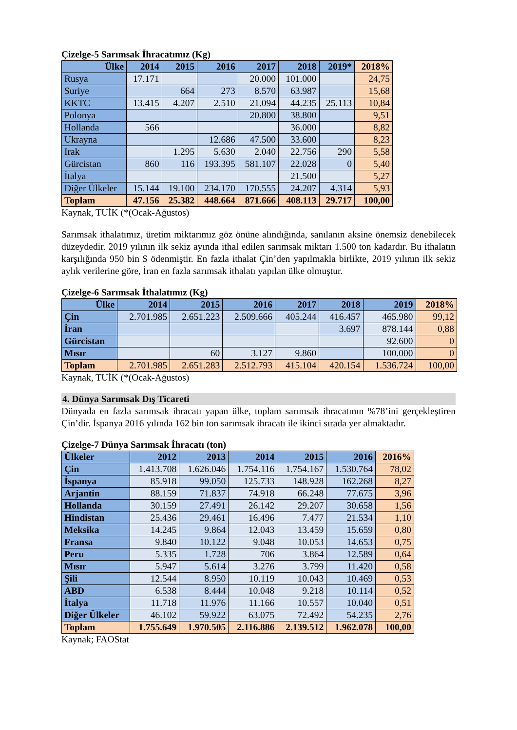Çizelge-5 Sarımsak İhracatımız (Kg)
| Ülke | 2014 | 2015 | 2016 | 2017 | 2018 | 2019* | 2018% |
| --- | --- | --- | --- | --- | --- | --- | --- |
| Rusya | 17.171 | | | 20.000 | 101.000 | | 24,75 |
| Suriye | | 664 | 273 | 8.570 | 63.987 | | 15,68 |
| KKTC | 13.415 | 4.207 | 2.510 | 21.094 | 44.235 | 25.113 | 10,84 |
| Polonya | | | | 20.800 | 38.800 | | 9,51 |
| Hollanda | 566 | | | | 36.000 | | 8,82 |
| Ukrayna | | | 12.686 | 47.500 | 33.600 | | 8,23 |
| Irak | | 1.295 | 5.630 | 2.040 | 22.756 | 290 | 5,58 |
| Gürcistan | 860 | 116 | 193.395 | 581.107 | 22.028 | 0 | 5,40 |
| İtalya | | | | | 21.500 | | 5,27 |
| Diğer Ülkeler | 15.144 | 19.100 | 234.170 | 170.555 | 24.207 | 4.314 | 5,93 |
| Toplam | 47.156 | 25.382 | 448.664 | 871.666 | 408.113 | 29.717 | 100,00 |
Kaynak, TUİK (*(Ocak-Ağustos)
Sarımsak ithalatımız, üretim miktarımız göz önüne alındığında, sanılanın aksine önemsiz denebilecek düzeydedir. 2019 yılının ilk sekiz ayında ithal edilen sarımsak miktarı 1.500 ton kadardır. Bu ithalatın karşılığında 950 bin $ ödenmiştir. En fazla ithalat Çin’den yapılmakla birlikte, 2019 yılının ilk sekiz aylık verilerine göre, İran en fazla sarımsak ithalatı yapılan ülke olmuştur.
Çizelge-6 Sarımsak İthalatımız (Kg)
| Ülke | 2014 | 2015 | 2016 | 2017 | 2018 | 2019 | 2018% |
| --- | --- | --- | --- | --- | --- | --- | --- |
| Çin | 2.701.985 | 2.651.223 | 2.509.666 | 405.244 | 416.457 | 465.980 | 99,12 |
| İran | | | | | 3.697 | 878.144 | 0,88 |
| Gürcistan | | | | | | 92.600 | 0 |
| Mısır | | 60 | 3.127 | 9.860 | | 100.000 | 0 |
| Toplam | 2.701.985 | 2.651.283 | 2.512.793 | 415.104 | 420.154 | 1.536.724 | 100,00 |
Kaynak, TUİK (*(Ocak-Ağustos)
4. Dünya Sarımsak Dış Ticareti
Dünyada en fazla sarımsak ihracatı yapan ülke, toplam sarımsak ihracatının %78’ini gerçekleştiren Çin’dir. İspanya 2016 yılında 162 bin ton sarımsak ihracatı ile ikinci sırada yer almaktadır.
Çizelge-7 Dünya Sarımsak İhracatı (ton)
| Ülkeler | 2012 | 2013 | 2014 | 2015 | 2016 | 2016% |
| --- | --- | --- | --- | --- | --- | --- |
| Çin | 1.413.708 | 1.626.046 | 1.754.116 | 1.754.167 | 1.530.764 | 78,02 |
| İspanya | 85.918 | 99.050 | 125.733 | 148.928 | 162.268 | 8,27 |
| Arjantin | 88.159 | 71.837 | 74.918 | 66.248 | 77.675 | 3,96 |
| Hollanda | 30.159 | 27.491 | 26.142 | 29.207 | 30.658 | 1,56 |
| Hindistan | 25.436 | 29.461 | 16.496 | 7.477 | 21.534 | 1,10 |
| Meksika | 14.245 | 9.864 | 12.043 | 13.459 | 15.659 | 0,80 |
| Fransa | 9.840 | 10.122 | 9.048 | 10.053 | 14.653 | 0,75 |
| Peru | 5.335 | 1.728 | 706 | 3.864 | 12.589 | 0,64 |
| Mısır | 5.947 | 5.614 | 3.276 | 3.799 | 11.420 | 0,58 |
| Şili | 12.544 | 8.950 | 10.119 | 10.043 | 10.469 | 0,53 |
| ABD | 6.538 | 8.444 | 10.048 | 9.218 | 10.114 | 0,52 |
| İtalya | 11.718 | 11.976 | 11.166 | 10.557 | 10.040 | 0,51 |
| Diğer Ülkeler | 46.102 | 59.922 | 63.075 | 72.492 | 54.235 | 2,76 |
| Toplam | 1.755.649 | 1.970.505 | 2.116.886 | 2.139.512 | 1.962.078 | 100,00 |
Kaynak; FAOStat